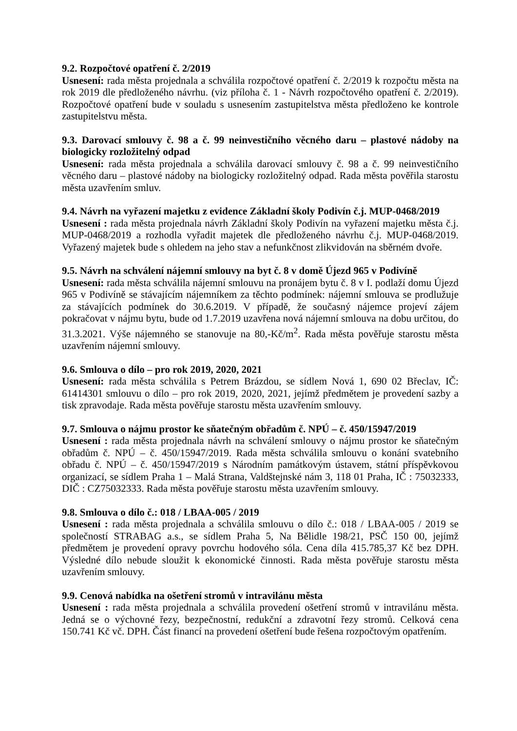9.2. Rozpočtové opatření č. 2/2019
Usnesení: rada města projednala a schválila rozpočtové opatření č. 2/2019 k rozpočtu města na rok 2019 dle předloženého návrhu. (viz příloha č. 1 - Návrh rozpočtového opatření č. 2/2019). Rozpočtové opatření bude v souladu s usnesením zastupitelstva města předloženo ke kontrole zastupitelstvu města.
9.3. Darovací smlouvy č. 98 a č. 99 neinvestičního věcného daru – plastové nádoby na biologicky rozložitelný odpad
Usnesení: rada města projednala a schválila darovací smlouvy č. 98 a č. 99 neinvestičního věcného daru – plastové nádoby na biologicky rozložitelný odpad. Rada města pověřila starostu města uzavřením smluv.
9.4. Návrh na vyřazení majetku z evidence Základní školy Podivín č.j. MUP-0468/2019
Usnesení : rada města projednala návrh Základní školy Podivín na vyřazení majetku města č.j. MUP-0468/2019 a rozhodla vyřadit majetek dle předloženého návrhu č.j. MUP-0468/2019. Vyřazený majetek bude s ohledem na jeho stav a nefunkčnost zlikvidován na sběrném dvoře.
9.5. Návrh na schválení nájemní smlouvy na byt č. 8 v domě Újezd 965 v Podivíně
Usnesení: rada města schválila nájemní smlouvu na pronájem bytu č. 8 v I. podlaží domu Újezd 965 v Podivíně se stávajícím nájemníkem za těchto podmínek: nájemní smlouva se prodlužuje za stávajících podmínek do 30.6.2019. V případě, že současný nájemce projeví zájem pokračovat v nájmu bytu, bude od 1.7.2019 uzavřena nová nájemní smlouva na dobu určitou, do 31.3.2021. Výše nájemného se stanovuje na 80,-Kč/m<sup>2</sup>. Rada města pověřuje starostu města uzavřením nájemní smlouvy.
9.6. Smlouva o dílo – pro rok 2019, 2020, 2021
Usnesení: rada města schválila s Petrem Brázdou, se sídlem Nová 1, 690 02 Břeclav, IČ: 61414301 smlouvu o dílo – pro rok 2019, 2020, 2021, jejímž předmětem je provedení sazby a tisk zpravodaje. Rada města pověřuje starostu města uzavřením smlouvy.
9.7. Smlouva o nájmu prostor ke sňatečným obřadům č. NPÚ – č. 450/15947/2019
Usnesení : rada města projednala návrh na schválení smlouvy o nájmu prostor ke sňatečným obřadům č. NPÚ – č. 450/15947/2019. Rada města schválila smlouvu o konání svatebního obřadu č. NPÚ – č. 450/15947/2019 s Národním památkovým ústavem, státní příspěvkovou organizací, se sídlem Praha 1 – Malá Strana, Valdštejnské nám 3, 118 01 Praha, IČ : 75032333, DIČ : CZ75032333. Rada města pověřuje starostu města uzavřením smlouvy.
9.8. Smlouva o dílo č.: 018 / LBAA-005 / 2019
Usnesení : rada města projednala a schválila smlouvu o dílo č.: 018 / LBAA-005 / 2019 se společností STRABAG a.s., se sídlem Praha 5, Na Bělidle 198/21, PSČ 150 00, jejímž předmětem je provedení opravy povrchu hodového sóla. Cena díla 415.785,37 Kč bez DPH. Výsledné dílo nebude sloužit k ekonomické činnosti. Rada města pověřuje starostu města uzavřením smlouvy.
9.9. Cenová nabídka na ošetření stromů v intravilánu města
Usnesení : rada města projednala a schválila provedení ošetření stromů v intravilánu města. Jedná se o výchovné řezy, bezpečnostní, redukční a zdravotní řezy stromů. Celková cena 150.741 Kč vč. DPH. Část financí na provedení ošetření bude řešena rozpočtovým opatřením.